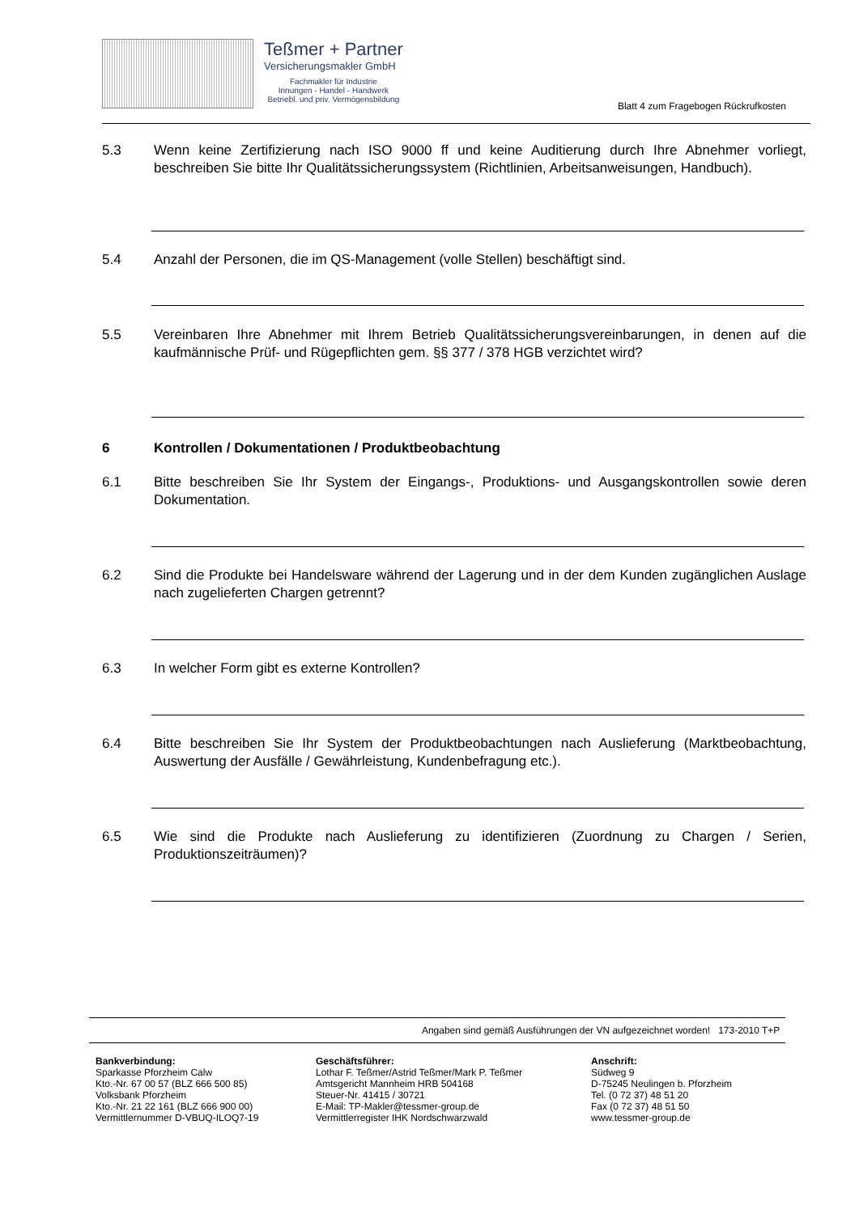Teßmer + Partner
Versicherungsmakler GmbH
Fachmakler für Industrie
Innungen - Handel - Handwerk
Betriebl. und priv. Vermögensbildung
Blatt 4 zum Fragebogen Rückrufkosten
5.3 Wenn keine Zertifizierung nach ISO 9000 ff und keine Auditierung durch Ihre Abnehmer vorliegt, beschreiben Sie bitte Ihr Qualitätssicherungssystem (Richtlinien, Arbeitsanweisungen, Handbuch).
5.4 Anzahl der Personen, die im QS-Management (volle Stellen) beschäftigt sind.
5.5 Vereinbaren Ihre Abnehmer mit Ihrem Betrieb Qualitätssicherungsvereinbarungen, in denen auf die kaufmännische Prüf- und Rügepflichten gem. §§ 377 / 378 HGB verzichtet wird?
6 Kontrollen / Dokumentationen / Produktbeobachtung
6.1 Bitte beschreiben Sie Ihr System der Eingangs-, Produktions- und Ausgangskontrollen sowie deren Dokumentation.
6.2 Sind die Produkte bei Handelsware während der Lagerung und in der dem Kunden zugänglichen Auslage nach zugelieferten Chargen getrennt?
6.3 In welcher Form gibt es externe Kontrollen?
6.4 Bitte beschreiben Sie Ihr System der Produktbeobachtungen nach Auslieferung (Marktbeobachtung, Auswertung der Ausfälle / Gewährleistung, Kundenbefragung etc.).
6.5 Wie sind die Produkte nach Auslieferung zu identifizieren (Zuordnung zu Chargen / Serien, Produktionszeiträumen)?
Angaben sind gemäß Ausführungen der VN aufgezeichnet worden! 173-2010 T+P
Bankverbindung:
Sparkasse Pforzheim Calw
Kto.-Nr. 67 00 57 (BLZ 666 500 85)
Volksbank Pforzheim
Kto.-Nr. 21 22 161 (BLZ 666 900 00)
Vermittlernummer D-VBUQ-ILOQ7-19
Geschäftsführer:
Lothar F. Teßmer/Astrid Teßmer/Mark P. Teßmer
Amtsgericht Mannheim HRB 504168
Steuer-Nr. 41415 / 30721
E-Mail: TP-Makler@tessmer-group.de
Vermittlerregister IHK Nordschwarzwald
Anschrift:
Südweg 9
D-75245 Neulingen b. Pforzheim
Tel. (0 72 37) 48 51 20
Fax (0 72 37) 48 51 50
www.tessmer-group.de